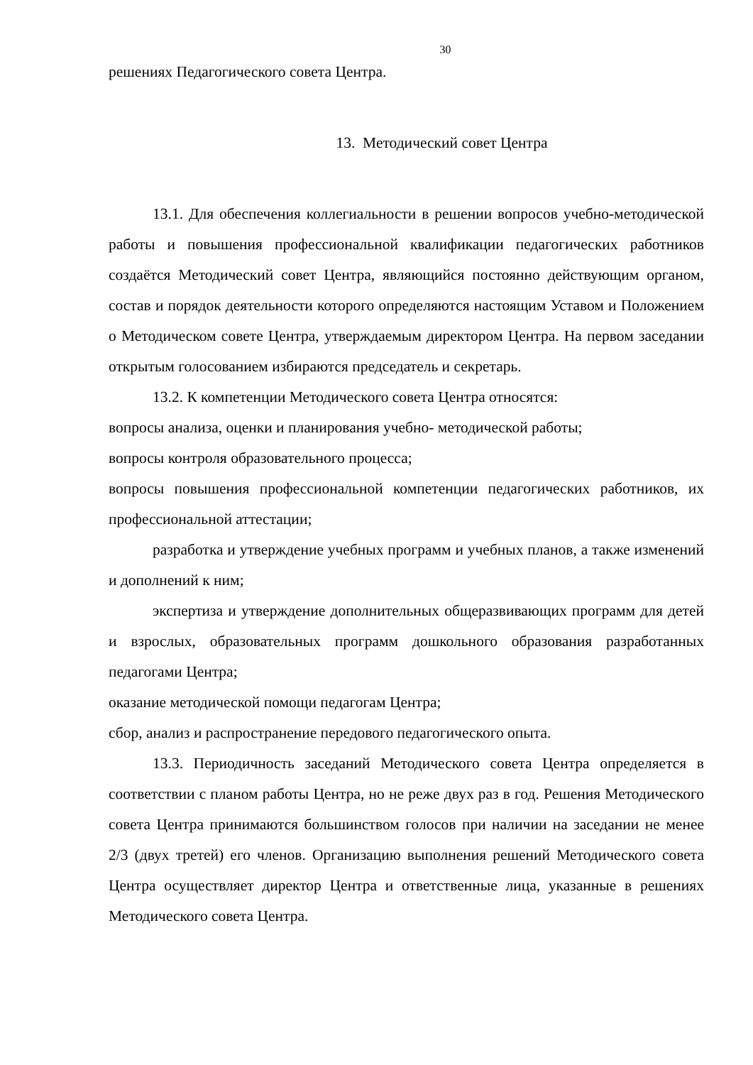30
решениях Педагогического совета Центра.
13. Методический совет Центра
13.1. Для обеспечения коллегиальности в решении вопросов учебно-методической работы и повышения профессиональной квалификации педагогических работников создаётся Методический совет Центра, являющийся постоянно действующим органом, состав и порядок деятельности которого определяются настоящим Уставом и Положением о Методическом совете Центра, утверждаемым директором Центра. На первом заседании открытым голосованием избираются председатель и секретарь.
13.2. К компетенции Методического совета Центра относятся:
вопросы анализа, оценки и планирования учебно- методической работы;
вопросы контроля образовательного процесса;
вопросы повышения профессиональной компетенции педагогических работников, их профессиональной аттестации;
разработка и утверждение учебных программ и учебных планов, а также изменений и дополнений к ним;
экспертиза и утверждение дополнительных общеразвивающих программ для детей и взрослых, образовательных программ дошкольного образования разработанных педагогами Центра;
оказание методической помощи педагогам Центра;
сбор, анализ и распространение передового педагогического опыта.
13.3. Периодичность заседаний Методического совета Центра определяется в соответствии с планом работы Центра, но не реже двух раз в год. Решения Методического совета Центра принимаются большинством голосов при наличии на заседании не менее 2/3 (двух третей) его членов. Организацию выполнения решений Методического совета Центра осуществляет директор Центра и ответственные лица, указанные в решениях Методического совета Центра.